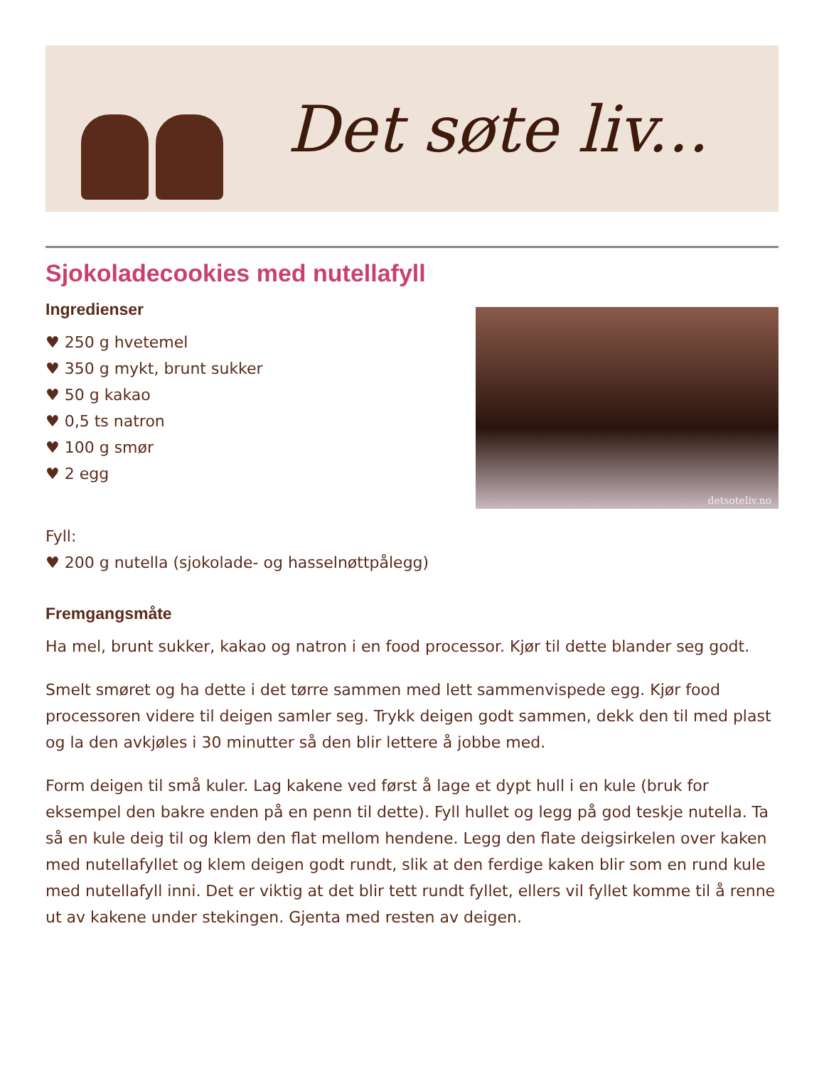Det søte liv...
Sjokoladecookies med nutellafyll
Ingredienser
♥ 250 g hvetemel
♥ 350 g mykt, brunt sukker
♥ 50 g kakao
♥ 0,5 ts natron
♥ 100 g smør
♥ 2 egg
detsoteliv.no
Fyll:
♥ 200 g nutella (sjokolade- og hasselnøttpålegg)
Fremgangsmåte
Ha mel, brunt sukker, kakao og natron i en food processor. Kjør til dette blander seg godt.
Smelt smøret og ha dette i det tørre sammen med lett sammenvispede egg. Kjør food processoren videre til deigen samler seg. Trykk deigen godt sammen, dekk den til med plast og la den avkjøles i 30 minutter så den blir lettere å jobbe med.
Form deigen til små kuler. Lag kakene ved først å lage et dypt hull i en kule (bruk for eksempel den bakre enden på en penn til dette). Fyll hullet og legg på god teskje nutella. Ta så en kule deig til og klem den flat mellom hendene. Legg den flate deigsirkelen over kaken med nutellafyllet og klem deigen godt rundt, slik at den ferdige kaken blir som en rund kule med nutellafyll inni. Det er viktig at det blir tett rundt fyllet, ellers vil fyllet komme til å renne ut av kakene under stekingen. Gjenta med resten av deigen.